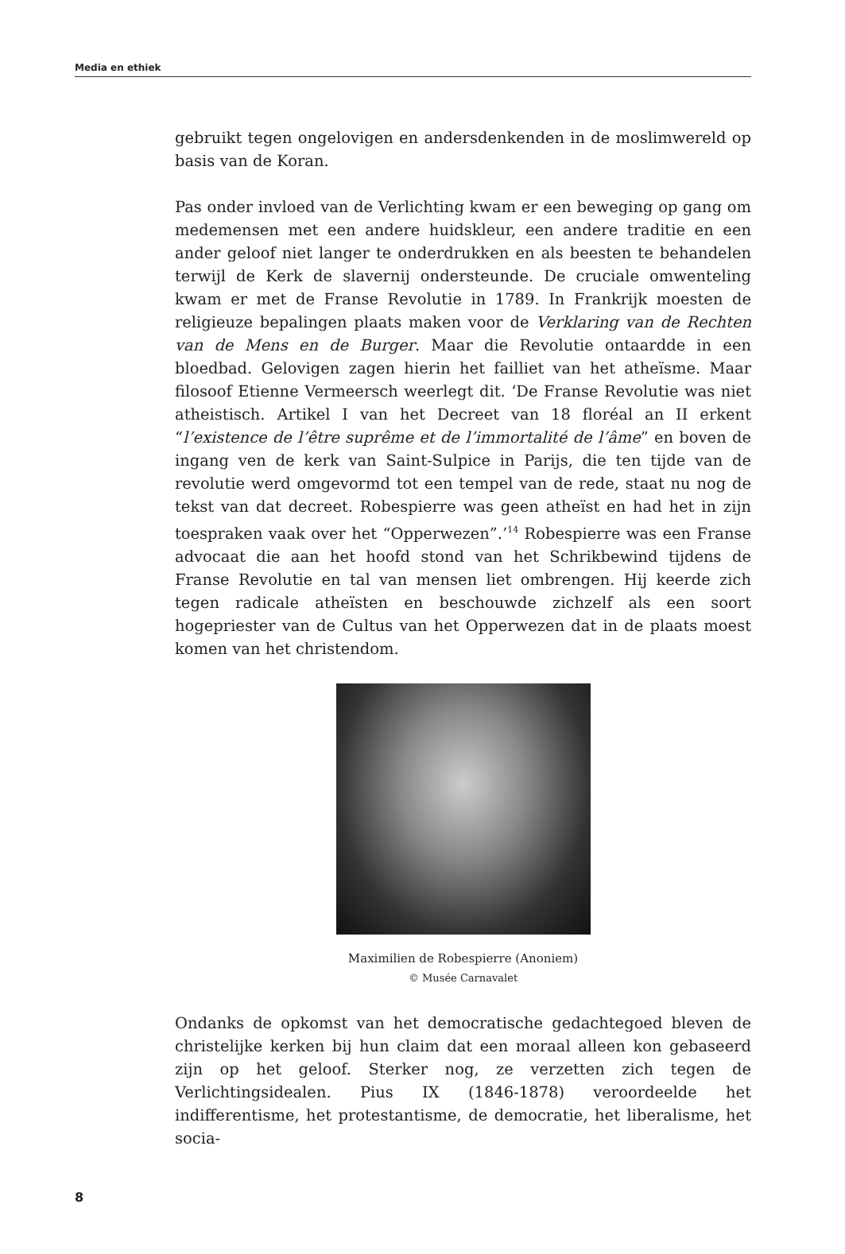Media en ethiek
gebruikt tegen ongelovigen en andersdenkenden in de moslimwereld op basis van de Koran.
Pas onder invloed van de Verlichting kwam er een beweging op gang om medemensen met een andere huidskleur, een andere traditie en een ander geloof niet langer te onderdrukken en als beesten te behandelen terwijl de Kerk de slavernij ondersteunde. De cruciale omwenteling kwam er met de Franse Revolutie in 1789. In Frankrijk moesten de religieuze bepalingen plaats maken voor de Verklaring van de Rechten van de Mens en de Burger. Maar die Revolutie ontaardde in een bloedbad. Gelovigen zagen hierin het failliet van het atheïsme. Maar filosoof Etienne Vermeersch weerlegt dit. ‘De Franse Revolutie was niet atheistisch. Artikel I van het Decreet van 18 floréal an II erkent “l’existence de l’être suprême et de l’immortalité de l’âme” en boven de ingang ven de kerk van Saint-Sulpice in Parijs, die ten tijde van de revolutie werd omgevormd tot een tempel van de rede, staat nu nog de tekst van dat decreet. Robespierre was geen atheïst en had het in zijn toespraken vaak over het “Opperwezen”.’<sup>14</sup> Robespierre was een Franse advocaat die aan het hoofd stond van het Schrikbewind tijdens de Franse Revolutie en tal van mensen liet ombrengen. Hij keerde zich tegen radicale atheïsten en beschouwde zichzelf als een soort hogepriester van de Cultus van het Opperwezen dat in de plaats moest komen van het christendom.
Maximilien de Robespierre (Anoniem)
© Musée Carnavalet
Ondanks de opkomst van het democratische gedachtegoed bleven de christelijke kerken bij hun claim dat een moraal alleen kon gebaseerd zijn op het geloof. Sterker nog, ze verzetten zich tegen de Verlichtingsidealen. Pius IX (1846-1878) veroordeelde het indifferentisme, het protestantisme, de democratie, het liberalisme, het socia-
8